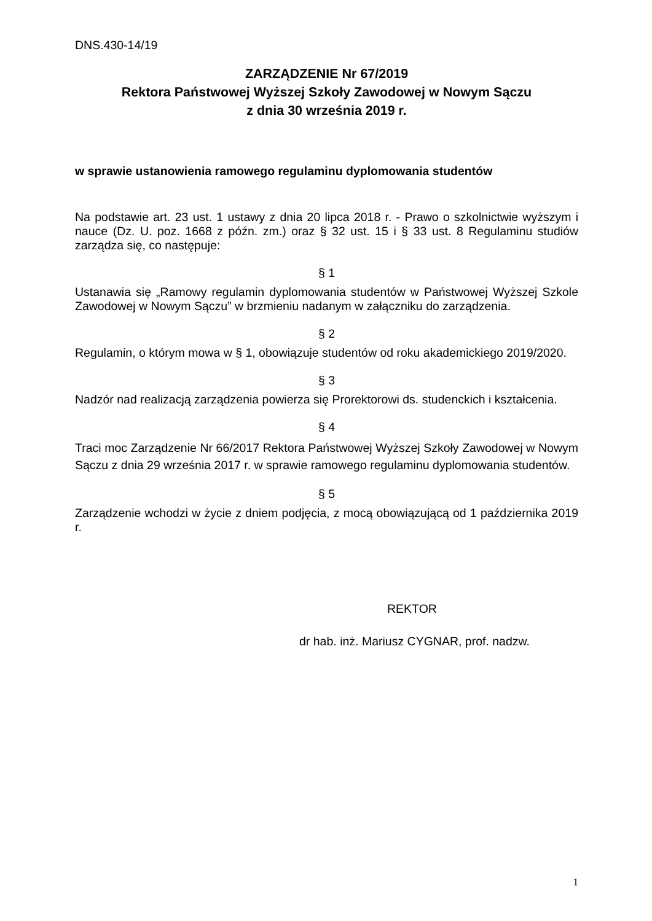DNS.430-14/19
ZARZĄDZENIE Nr 67/2019
Rektora Państwowej Wyższej Szkoły Zawodowej w Nowym Sączu
z dnia 30 września 2019 r.
w sprawie ustanowienia ramowego regulaminu dyplomowania studentów
Na podstawie art. 23 ust. 1 ustawy z dnia 20 lipca 2018 r. - Prawo o szkolnictwie wyższym i nauce (Dz. U. poz. 1668 z późn. zm.) oraz § 32 ust. 15 i § 33 ust. 8 Regulaminu studiów zarządza się, co następuje:
§ 1
Ustanawia się „Ramowy regulamin dyplomowania studentów w Państwowej Wyższej Szkole Zawodowej w Nowym Sączu” w brzmieniu nadanym w załączniku do zarządzenia.
§ 2
Regulamin, o którym mowa w § 1, obowiązuje studentów od roku akademickiego 2019/2020.
§ 3
Nadzór nad realizacją zarządzenia powierza się Prorektorowi ds. studenckich i kształcenia.
§ 4
Traci moc Zarządzenie Nr 66/2017 Rektora Państwowej Wyższej Szkoły Zawodowej w Nowym Sączu z dnia 29 września 2017 r. w sprawie ramowego regulaminu dyplomowania studentów.
§ 5
Zarządzenie wchodzi w życie z dniem podjęcia, z mocą obowiązującą od 1 października 2019 r.
REKTOR
dr hab. inż. Mariusz CYGNAR, prof. nadzw.
1